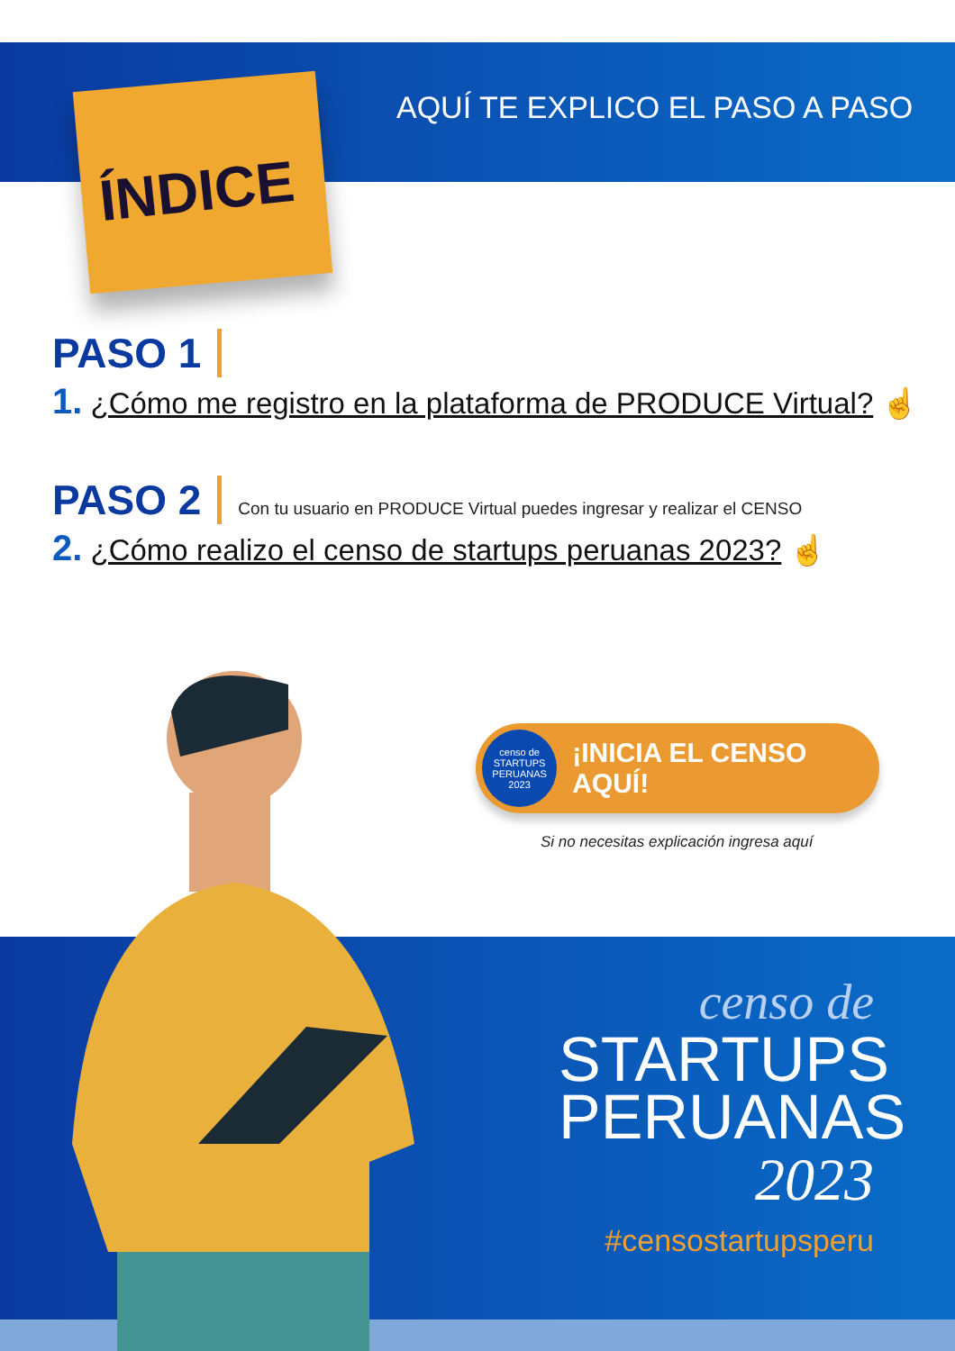AQUÍ TE EXPLICO EL PASO A PASO
ÍNDICE
PASO 1
1. ¿Cómo me registro en la plataforma de PRODUCE Virtual? ☝
PASO 2 Con tu usuario en PRODUCE Virtual puedes ingresar y realizar el CENSO
2. ¿Cómo realizo el censo de startups peruanas 2023? ☝
censo de
STARTUPS
PERUANAS
2023
¡INICIA EL CENSO AQUÍ!
Si no necesitas explicación ingresa aquí
censo de
STARTUPS
PERUANAS
2023
#censostartupsperu